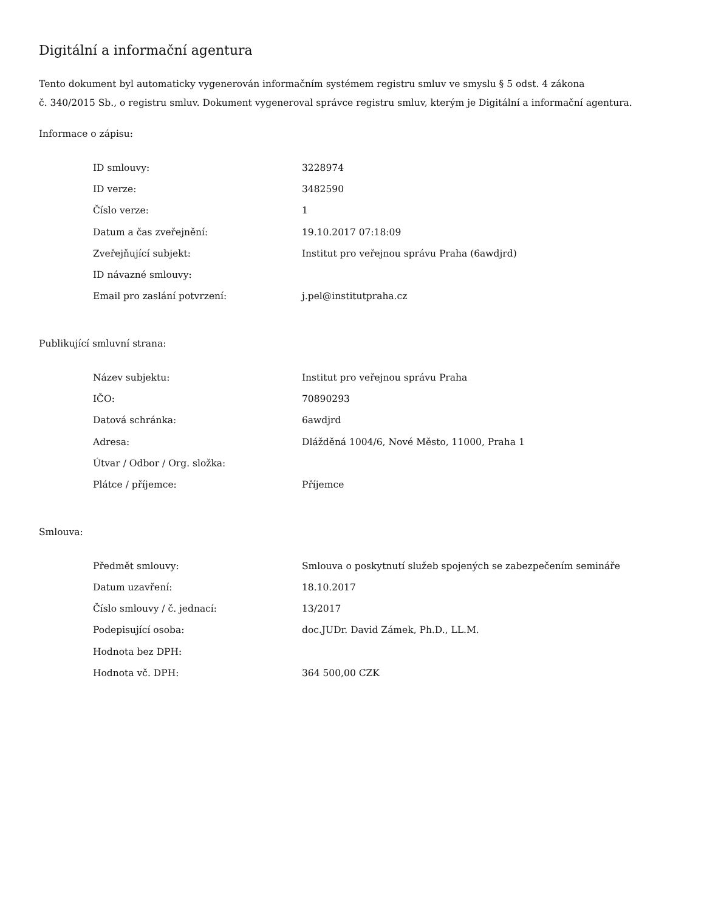Digitální a informační agentura
Tento dokument byl automaticky vygenerován informačním systémem registru smluv ve smyslu § 5 odst. 4 zákona
č. 340/2015 Sb., o registru smluv. Dokument vygeneroval správce registru smluv, kterým je Digitální a informační agentura.
Informace o zápisu:
| ID smlouvy: | 3228974 |
| ID verze: | 3482590 |
| Číslo verze: | 1 |
| Datum a čas zveřejnění: | 19.10.2017 07:18:09 |
| Zveřejňující subjekt: | Institut pro veřejnou správu Praha (6awdjrd) |
| ID návazné smlouvy: | |
| Email pro zaslání potvrzení: | j.pel@institutpraha.cz |
Publikující smluvní strana:
| Název subjektu: | Institut pro veřejnou správu Praha |
| IČO: | 70890293 |
| Datová schránka: | 6awdjrd |
| Adresa: | Dlážděná 1004/6, Nové Město, 11000, Praha 1 |
| Útvar / Odbor / Org. složka: | |
| Plátce / příjemce: | Příjemce |
Smlouva:
| Předmět smlouvy: | Smlouva o poskytnutí služeb spojených se zabezpečením semináře |
| Datum uzavření: | 18.10.2017 |
| Číslo smlouvy / č. jednací: | 13/2017 |
| Podepisující osoba: | doc.JUDr. David Zámek, Ph.D., LL.M. |
| Hodnota bez DPH: | |
| Hodnota vč. DPH: | 364 500,00 CZK |